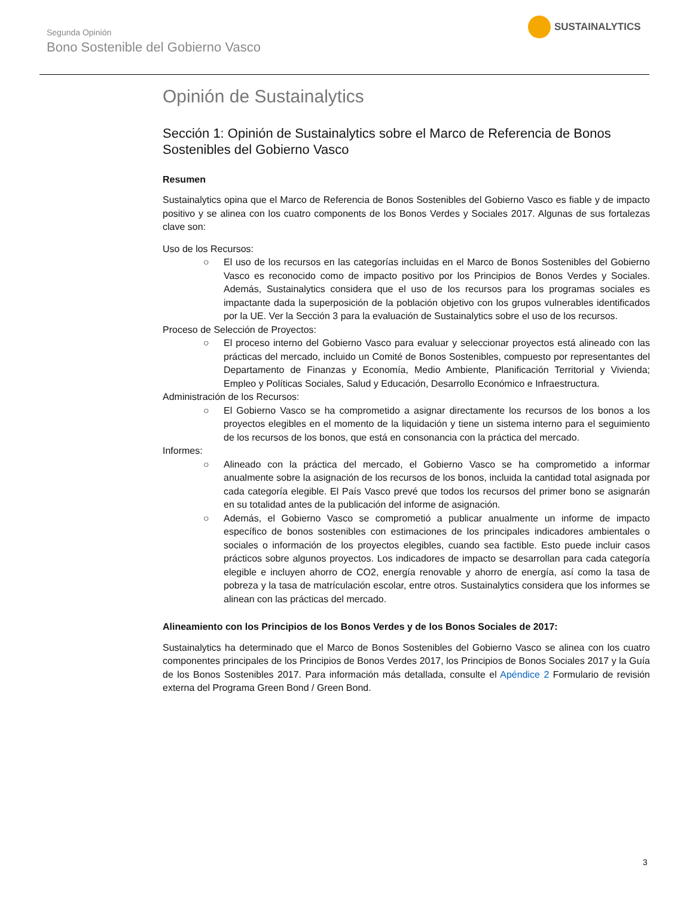Segunda Opinión
Bono Sostenible del Gobierno Vasco
SUSTAINALYTICS
Opinión de Sustainalytics
Sección 1: Opinión de Sustainalytics sobre el Marco de Referencia de Bonos Sostenibles del Gobierno Vasco
Resumen
Sustainalytics opina que el Marco de Referencia de Bonos Sostenibles del Gobierno Vasco es fiable y de impacto positivo y se alinea con los cuatro components de los Bonos Verdes y Sociales 2017. Algunas de sus fortalezas clave son:
Uso de los Recursos:
○ El uso de los recursos en las categorías incluidas en el Marco de Bonos Sostenibles del Gobierno Vasco es reconocido como de impacto positivo por los Principios de Bonos Verdes y Sociales. Además, Sustainalytics considera que el uso de los recursos para los programas sociales es impactante dada la superposición de la población objetivo con los grupos vulnerables identificados por la UE. Ver la Sección 3 para la evaluación de Sustainalytics sobre el uso de los recursos.
Proceso de Selección de Proyectos:
○ El proceso interno del Gobierno Vasco para evaluar y seleccionar proyectos está alineado con las prácticas del mercado, incluido un Comité de Bonos Sostenibles, compuesto por representantes del Departamento de Finanzas y Economía, Medio Ambiente, Planificación Territorial y Vivienda; Empleo y Políticas Sociales, Salud y Educación, Desarrollo Económico e Infraestructura.
Administración de los Recursos:
○ El Gobierno Vasco se ha comprometido a asignar directamente los recursos de los bonos a los proyectos elegibles en el momento de la liquidación y tiene un sistema interno para el seguimiento de los recursos de los bonos, que está en consonancia con la práctica del mercado.
Informes:
○ Alineado con la práctica del mercado, el Gobierno Vasco se ha comprometido a informar anualmente sobre la asignación de los recursos de los bonos, incluida la cantidad total asignada por cada categoría elegible. El País Vasco prevé que todos los recursos del primer bono se asignarán en su totalidad antes de la publicación del informe de asignación.
○ Además, el Gobierno Vasco se comprometió a publicar anualmente un informe de impacto específico de bonos sostenibles con estimaciones de los principales indicadores ambientales o sociales o información de los proyectos elegibles, cuando sea factible. Esto puede incluir casos prácticos sobre algunos proyectos. Los indicadores de impacto se desarrollan para cada categoría elegible e incluyen ahorro de CO2, energía renovable y ahorro de energía, así como la tasa de pobreza y la tasa de matrículación escolar, entre otros. Sustainalytics considera que los informes se alinean con las prácticas del mercado.
Alineamiento con los Principios de los Bonos Verdes y de los Bonos Sociales de 2017:
Sustainalytics ha determinado que el Marco de Bonos Sostenibles del Gobierno Vasco se alinea con los cuatro componentes principales de los Principios de Bonos Verdes 2017, los Principios de Bonos Sociales 2017 y la Guía de los Bonos Sostenibles 2017. Para información más detallada, consulte el Apéndice 2 Formulario de revisión externa del Programa Green Bond / Green Bond.
3